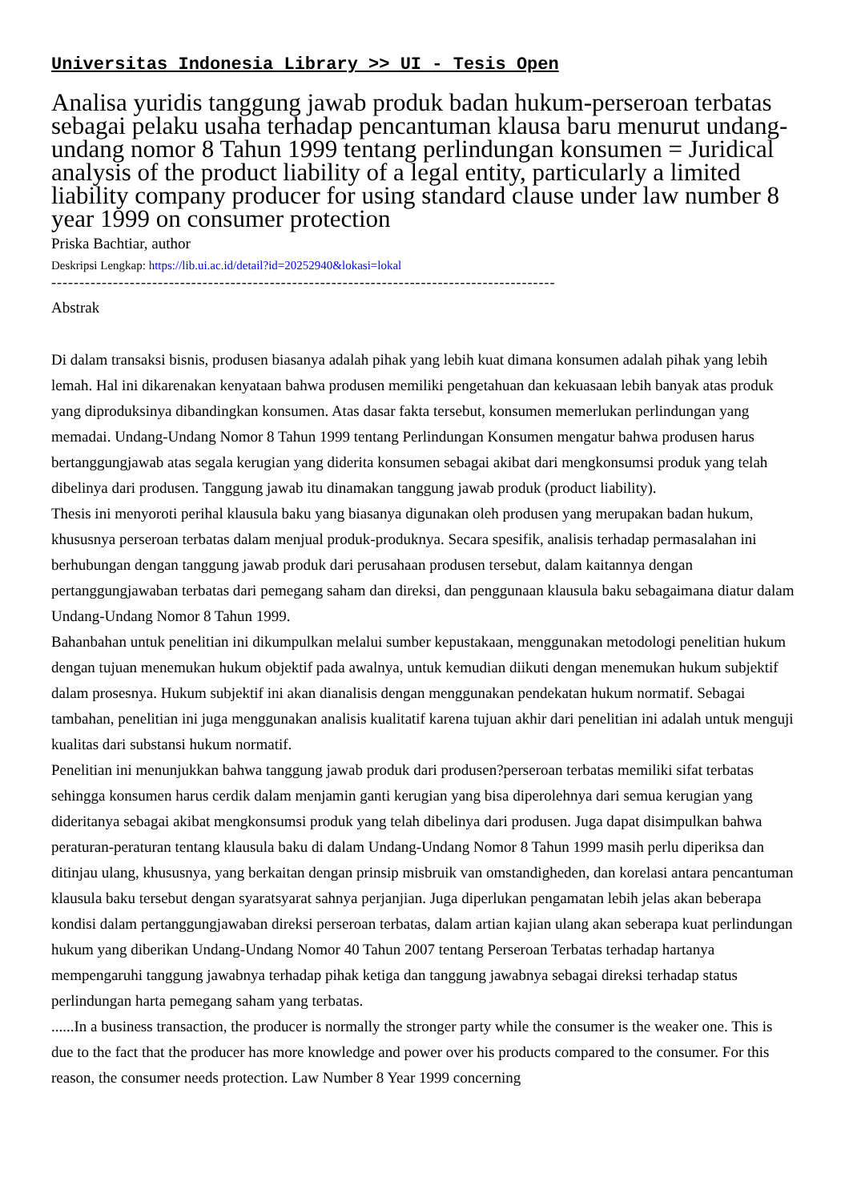Universitas Indonesia Library >> UI - Tesis Open
Analisa yuridis tanggung jawab produk badan hukum-perseroan terbatas sebagai pelaku usaha terhadap pencantuman klausa baru menurut undang-undang nomor 8 Tahun 1999 tentang perlindungan konsumen = Juridical analysis of the product liability of a legal entity, particularly a limited liability company producer for using standard clause under law number 8 year 1999 on consumer protection
Priska Bachtiar, author
Deskripsi Lengkap: https://lib.ui.ac.id/detail?id=20252940&lokasi=lokal
------------------------------------------------------------------------------------------
Abstrak
Di dalam transaksi bisnis, produsen biasanya adalah pihak yang lebih kuat dimana konsumen adalah pihak yang lebih lemah. Hal ini dikarenakan kenyataan bahwa produsen memiliki pengetahuan dan kekuasaan lebih banyak atas produk yang diproduksinya dibandingkan konsumen. Atas dasar fakta tersebut, konsumen memerlukan perlindungan yang memadai. Undang-Undang Nomor 8 Tahun 1999 tentang Perlindungan Konsumen mengatur bahwa produsen harus bertanggungjawab atas segala kerugian yang diderita konsumen sebagai akibat dari mengkonsumsi produk yang telah dibelinya dari produsen. Tanggung jawab itu dinamakan tanggung jawab produk (product liability).
Thesis ini menyoroti perihal klausula baku yang biasanya digunakan oleh produsen yang merupakan badan hukum, khususnya perseroan terbatas dalam menjual produk-produknya. Secara spesifik, analisis terhadap permasalahan ini berhubungan dengan tanggung jawab produk dari perusahaan produsen tersebut, dalam kaitannya dengan pertanggungjawaban terbatas dari pemegang saham dan direksi, dan penggunaan klausula baku sebagaimana diatur dalam Undang-Undang Nomor 8 Tahun 1999.
Bahanbahan untuk penelitian ini dikumpulkan melalui sumber kepustakaan, menggunakan metodologi penelitian hukum dengan tujuan menemukan hukum objektif pada awalnya, untuk kemudian diikuti dengan menemukan hukum subjektif dalam prosesnya. Hukum subjektif ini akan dianalisis dengan menggunakan pendekatan hukum normatif. Sebagai tambahan, penelitian ini juga menggunakan analisis kualitatif karena tujuan akhir dari penelitian ini adalah untuk menguji kualitas dari substansi hukum normatif.
Penelitian ini menunjukkan bahwa tanggung jawab produk dari produsen?perseroan terbatas memiliki sifat terbatas sehingga konsumen harus cerdik dalam menjamin ganti kerugian yang bisa diperolehnya dari semua kerugian yang dideritanya sebagai akibat mengkonsumsi produk yang telah dibelinya dari produsen. Juga dapat disimpulkan bahwa peraturan-peraturan tentang klausula baku di dalam Undang-Undang Nomor 8 Tahun 1999 masih perlu diperiksa dan ditinjau ulang, khususnya, yang berkaitan dengan prinsip misbruik van omstandigheden, dan korelasi antara pencantuman klausula baku tersebut dengan syaratsyarat sahnya perjanjian. Juga diperlukan pengamatan lebih jelas akan beberapa kondisi dalam pertanggungjawaban direksi perseroan terbatas, dalam artian kajian ulang akan seberapa kuat perlindungan hukum yang diberikan Undang-Undang Nomor 40 Tahun 2007 tentang Perseroan Terbatas terhadap hartanya mempengaruhi tanggung jawabnya terhadap pihak ketiga dan tanggung jawabnya sebagai direksi terhadap status perlindungan harta pemegang saham yang terbatas.
......In a business transaction, the producer is normally the stronger party while the consumer is the weaker one. This is due to the fact that the producer has more knowledge and power over his products compared to the consumer. For this reason, the consumer needs protection. Law Number 8 Year 1999 concerning